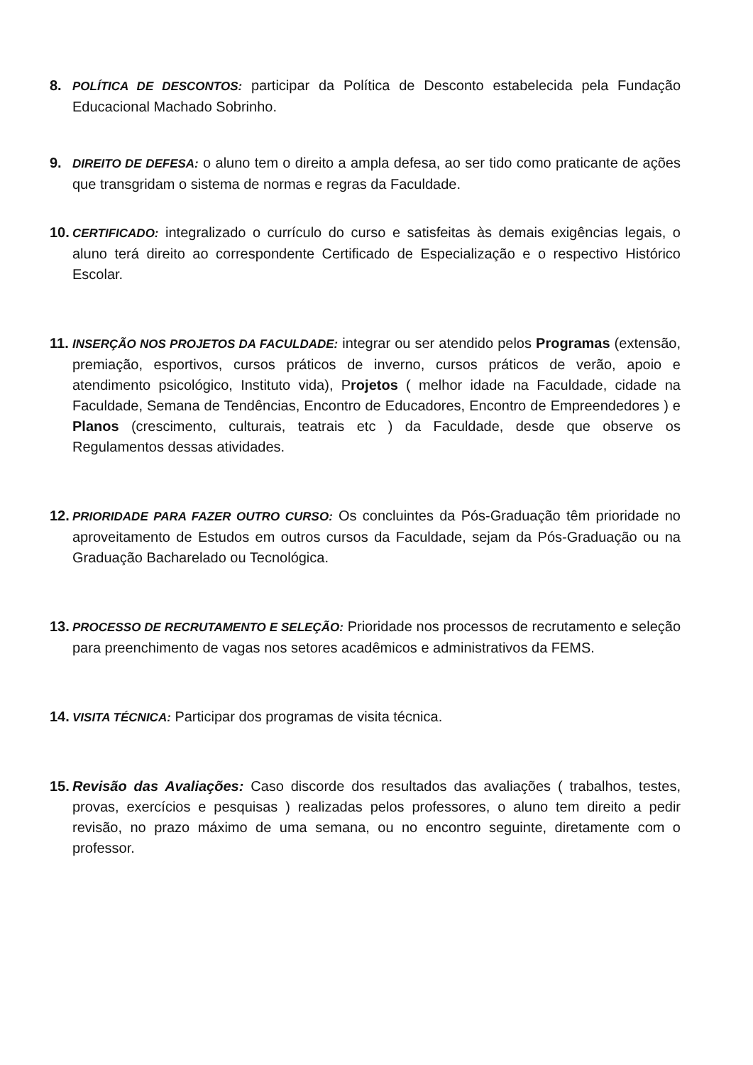8.
POLÍTICA DE DESCONTOS: participar da Política de Desconto estabelecida pela Fundação Educacional Machado Sobrinho.
9.
DIREITO DE DEFESA: o aluno tem o direito a ampla defesa, ao ser tido como praticante de ações que transgridam o sistema de normas e regras da Faculdade.
10.
CERTIFICADO: integralizado o currículo do curso e satisfeitas às demais exigências legais, o aluno terá direito ao correspondente Certificado de Especialização e o respectivo Histórico Escolar.
11.
INSERÇÃO NOS PROJETOS DA FACULDADE: integrar ou ser atendido pelos Programas (extensão, premiação, esportivos, cursos práticos de inverno, cursos práticos de verão, apoio e atendimento psicológico, Instituto vida), Projetos ( melhor idade na Faculdade, cidade na Faculdade, Semana de Tendências, Encontro de Educadores, Encontro de Empreendedores ) e Planos (crescimento, culturais, teatrais etc ) da Faculdade, desde que observe os Regulamentos dessas atividades.
12.
PRIORIDADE PARA FAZER OUTRO CURSO: Os concluintes da Pós-Graduação têm prioridade no aproveitamento de Estudos em outros cursos da Faculdade, sejam da Pós-Graduação ou na Graduação Bacharelado ou Tecnológica.
13.
PROCESSO DE RECRUTAMENTO E SELEÇÃO: Prioridade nos processos de recrutamento e seleção para preenchimento de vagas nos setores acadêmicos e administrativos da FEMS.
14.
VISITA TÉCNICA: Participar dos programas de visita técnica.
15.
Revisão das Avaliações: Caso discorde dos resultados das avaliações ( trabalhos, testes, provas, exercícios e pesquisas ) realizadas pelos professores, o aluno tem direito a pedir revisão, no prazo máximo de uma semana, ou no encontro seguinte, diretamente com o professor.